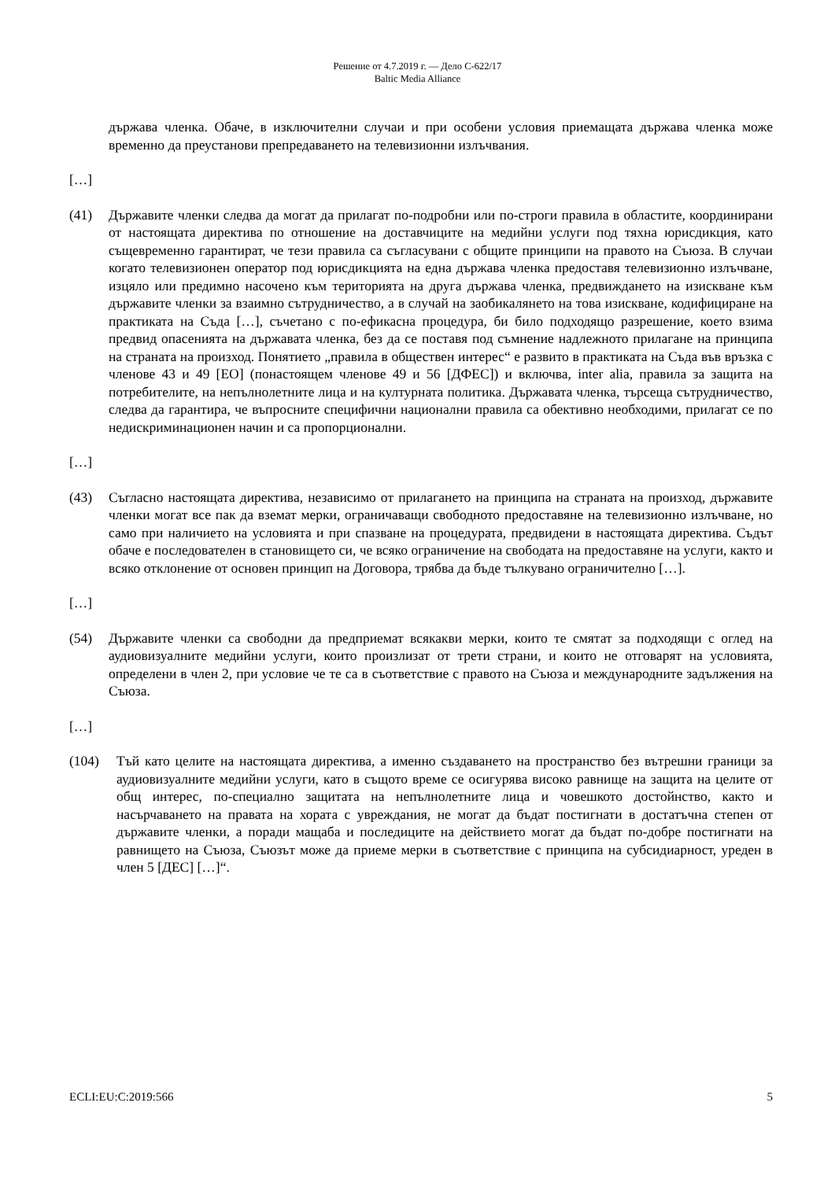Решение от 4.7.2019 г. — Дело C-622/17
Baltic Media Alliance
държава членка. Обаче, в изключителни случаи и при особени условия приемащата държава членка може временно да преустанови препредаването на телевизионни излъчвания.
[…]
(41) Държавите членки следва да могат да прилагат по-подробни или по-строги правила в областите, координирани от настоящата директива по отношение на доставчиците на медийни услуги под тяхна юрисдикция, като същевременно гарантират, че тези правила са съгласувани с общите принципи на правото на Съюза. В случаи когато телевизионен оператор под юрисдикцията на една държава членка предоставя телевизионно излъчване, изцяло или предимно насочено към територията на друга държава членка, предвиждането на изискване към държавите членки за взаимно сътрудничество, а в случай на заобикалянето на това изискване, кодифициране на практиката на Съда […], съчетано с по-ефикасна процедура, би било подходящо разрешение, което взима предвид опасенията на държавата членка, без да се поставя под съмнение надлежното прилагане на принципа на страната на произход. Понятието „правила в обществен интерес“ е развито в практиката на Съда във връзка с членове 43 и 49 [ЕО] (понастоящем членове 49 и 56 [ДФЕС]) и включва, inter alia, правила за защита на потребителите, на непълнолетните лица и на културната политика. Държавата членка, търсеща сътрудничество, следва да гарантира, че въпросните специфични национални правила са обективно необходими, прилагат се по недискриминационен начин и са пропорционални.
[…]
(43) Съгласно настоящата директива, независимо от прилагането на принципа на страната на произход, държавите членки могат все пак да вземат мерки, ограничаващи свободното предоставяне на телевизионно излъчване, но само при наличието на условията и при спазване на процедурата, предвидени в настоящата директива. Съдът обаче е последователен в становището си, че всяко ограничение на свободата на предоставяне на услуги, както и всяко отклонение от основен принцип на Договора, трябва да бъде тълкувано ограничително […].
[…]
(54) Държавите членки са свободни да предприемат всякакви мерки, които те смятат за подходящи с оглед на аудиовизуалните медийни услуги, които произлизат от трети страни, и които не отговарят на условията, определени в член 2, при условие че те са в съответствие с правото на Съюза и международните задължения на Съюза.
[…]
(104) Тъй като целите на настоящата директива, а именно създаването на пространство без вътрешни граници за аудиовизуалните медийни услуги, като в същото време се осигурява високо равнище на защита на целите от общ интерес, по-специално защитата на непълнолетните лица и човешкото достойнство, както и насърчаването на правата на хората с увреждания, не могат да бъдат постигнати в достатъчна степен от държавите членки, а поради мащаба и последиците на действието могат да бъдат по-добре постигнати на равнището на Съюза, Съюзът може да приеме мерки в съответствие с принципа на субсидиарност, уреден в член 5 [ДЕС] […]“.
ECLI:EU:C:2019:566 5